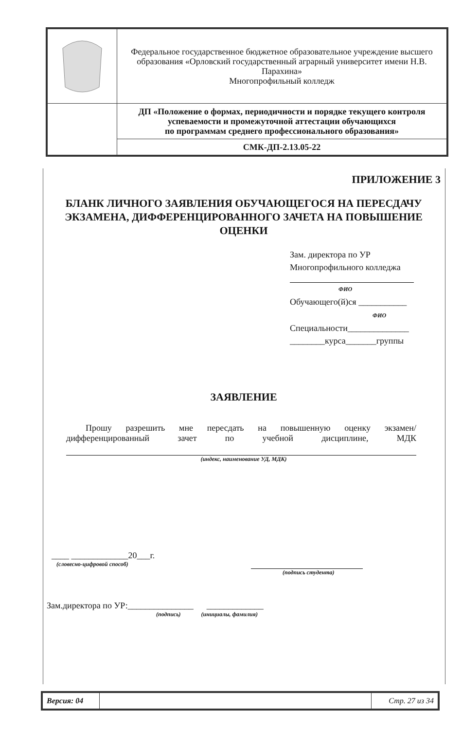| | Федеральное государственное бюджетное образовательное учреждение высшего образования «Орловский государственный аграрный университет имени Н.В. Парахина» Многопрофильный колледж |
| | ДП «Положение о формах, периодичности и порядке текущего контроля успеваемости и промежуточной аттестации обучающихся по программам среднего профессионального образования» |
| | СМК-ДП-2.13.05-22 |
ПРИЛОЖЕНИЕ 3
БЛАНК ЛИЧНОГО ЗАЯВЛЕНИЯ ОБУЧАЮЩЕГОСЯ НА ПЕРЕСДАЧУ ЭКЗАМЕНА, ДИФФЕРЕНЦИРОВАННОГО ЗАЧЕТА НА ПОВЫШЕНИЕ ОЦЕНКИ
Зам. директора по УР
Многопрофильного колледжа
ФИО
Обучающего(й)ся ___________
ФИО
Специальности______________
________курса_______группы
ЗАЯВЛЕНИЕ
Прошу разрешить мне пересдать на повышенную оценку экзамен/дифференцированный зачет по учебной дисциплине, МДК
(индекс, наименование УД, МДК)
____ _____________20___г.
(словесно-цифровой способ)
(подпись студента)
Зам.директора по УР:_______________ _____________
(подпись) (инициалы, фамилия)
| Версия: 04 | | Стр. 27 из 34 |